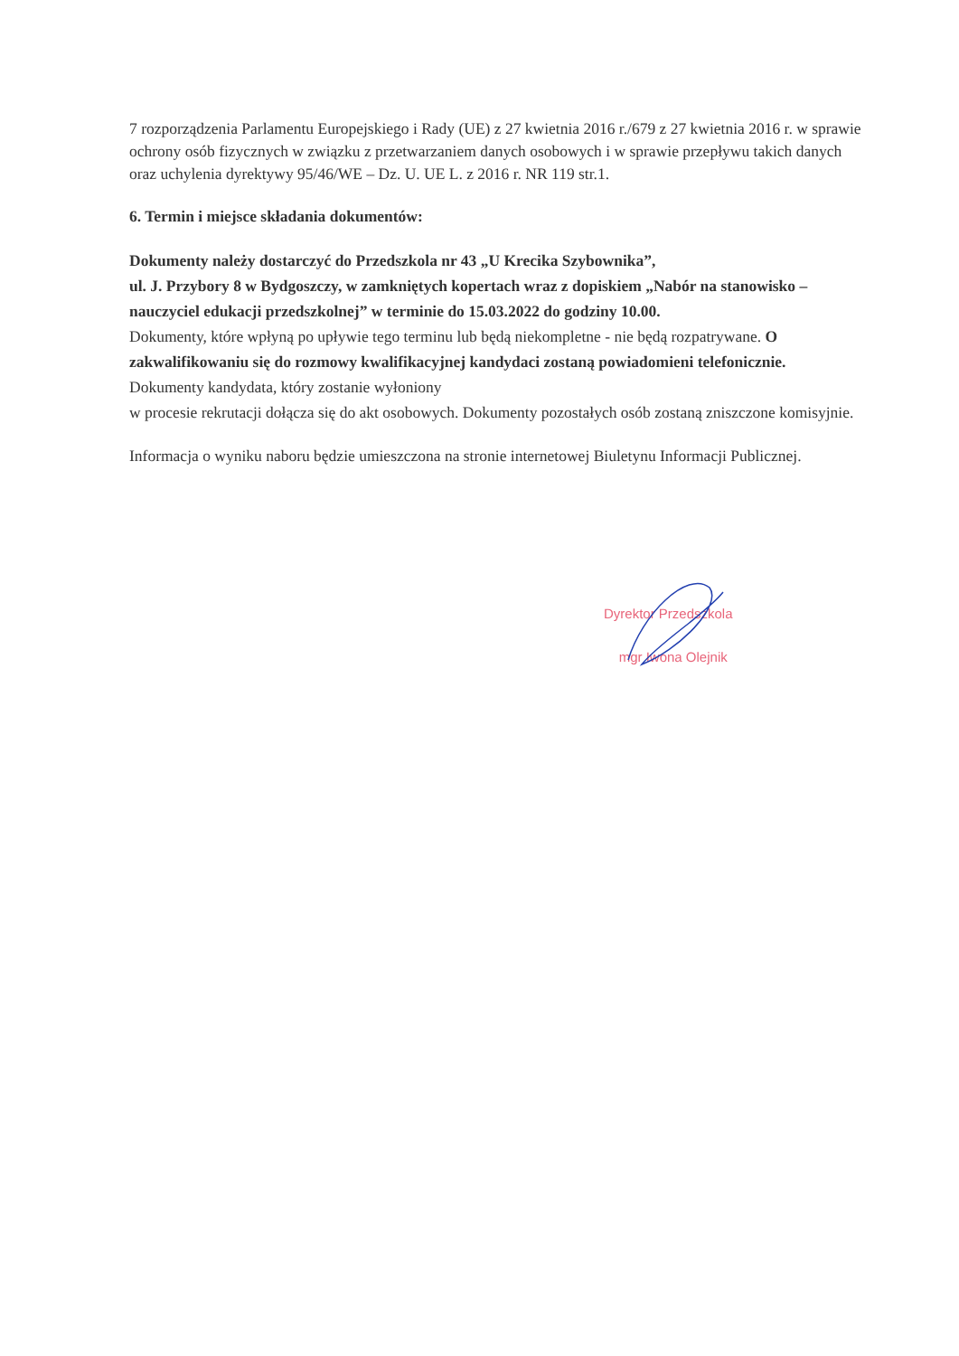7 rozporządzenia Parlamentu Europejskiego i Rady (UE) z 27 kwietnia 2016 r./679 z 27 kwietnia 2016 r. w sprawie ochrony osób fizycznych w związku z przetwarzaniem danych osobowych i w sprawie przepływu takich danych oraz uchylenia dyrektywy 95/46/WE – Dz. U. UE L. z 2016 r. NR 119 str.1.
6. Termin i miejsce składania dokumentów:
Dokumenty należy dostarczyć do Przedszkola nr 43 „U Krecika Szybownika”,
ul. J. Przybory 8 w Bydgoszczy, w zamkniętych kopertach wraz z dopiskiem „Nabór na stanowisko – nauczyciel edukacji przedszkolnej” w terminie do 15.03.2022 do godziny 10.00.
Dokumenty, które wpłyną po upływie tego terminu lub będą niekompletne - nie będą rozpatrywane. O zakwalifikowaniu się do rozmowy kwalifikacyjnej kandydaci zostaną powiadomieni telefonicznie. Dokumenty kandydata, który zostanie wyłoniony
w procesie rekrutacji dołącza się do akt osobowych. Dokumenty pozostałych osób zostaną zniszczone komisyjnie.
Informacja o wyniku naboru będzie umieszczona na stronie internetowej Biuletynu Informacji Publicznej.
Dyrektor Przedszkola
mgr Iwona Olejnik